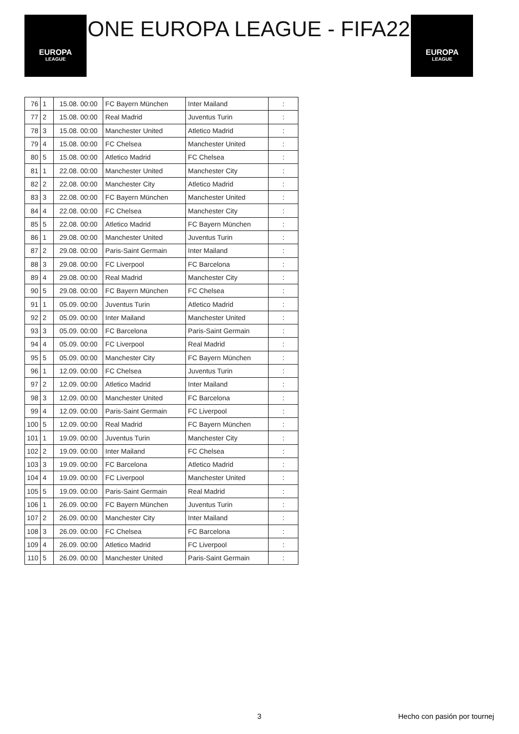EUROPA
LEAGUE
ONE EUROPA LEAGUE - FIFA22
EUROPA
LEAGUE
| 76 | 1 | 15.08. 00:00 | FC Bayern München | Inter Mailand | : |
| 77 | 2 | 15.08. 00:00 | Real Madrid | Juventus Turin | : |
| 78 | 3 | 15.08. 00:00 | Manchester United | Atletico Madrid | : |
| 79 | 4 | 15.08. 00:00 | FC Chelsea | Manchester United | : |
| 80 | 5 | 15.08. 00:00 | Atletico Madrid | FC Chelsea | : |
| 81 | 1 | 22.08. 00:00 | Manchester United | Manchester City | : |
| 82 | 2 | 22.08. 00:00 | Manchester City | Atletico Madrid | : |
| 83 | 3 | 22.08. 00:00 | FC Bayern München | Manchester United | : |
| 84 | 4 | 22.08. 00:00 | FC Chelsea | Manchester City | : |
| 85 | 5 | 22.08. 00:00 | Atletico Madrid | FC Bayern München | : |
| 86 | 1 | 29.08. 00:00 | Manchester United | Juventus Turin | : |
| 87 | 2 | 29.08. 00:00 | Paris-Saint Germain | Inter Mailand | : |
| 88 | 3 | 29.08. 00:00 | FC Liverpool | FC Barcelona | : |
| 89 | 4 | 29.08. 00:00 | Real Madrid | Manchester City | : |
| 90 | 5 | 29.08. 00:00 | FC Bayern München | FC Chelsea | : |
| 91 | 1 | 05.09. 00:00 | Juventus Turin | Atletico Madrid | : |
| 92 | 2 | 05.09. 00:00 | Inter Mailand | Manchester United | : |
| 93 | 3 | 05.09. 00:00 | FC Barcelona | Paris-Saint Germain | : |
| 94 | 4 | 05.09. 00:00 | FC Liverpool | Real Madrid | : |
| 95 | 5 | 05.09. 00:00 | Manchester City | FC Bayern München | : |
| 96 | 1 | 12.09. 00:00 | FC Chelsea | Juventus Turin | : |
| 97 | 2 | 12.09. 00:00 | Atletico Madrid | Inter Mailand | : |
| 98 | 3 | 12.09. 00:00 | Manchester United | FC Barcelona | : |
| 99 | 4 | 12.09. 00:00 | Paris-Saint Germain | FC Liverpool | : |
| 100 | 5 | 12.09. 00:00 | Real Madrid | FC Bayern München | : |
| 101 | 1 | 19.09. 00:00 | Juventus Turin | Manchester City | : |
| 102 | 2 | 19.09. 00:00 | Inter Mailand | FC Chelsea | : |
| 103 | 3 | 19.09. 00:00 | FC Barcelona | Atletico Madrid | : |
| 104 | 4 | 19.09. 00:00 | FC Liverpool | Manchester United | : |
| 105 | 5 | 19.09. 00:00 | Paris-Saint Germain | Real Madrid | : |
| 106 | 1 | 26.09. 00:00 | FC Bayern München | Juventus Turin | : |
| 107 | 2 | 26.09. 00:00 | Manchester City | Inter Mailand | : |
| 108 | 3 | 26.09. 00:00 | FC Chelsea | FC Barcelona | : |
| 109 | 4 | 26.09. 00:00 | Atletico Madrid | FC Liverpool | : |
| 110 | 5 | 26.09. 00:00 | Manchester United | Paris-Saint Germain | : |
3 Hecho con pasión por tournej